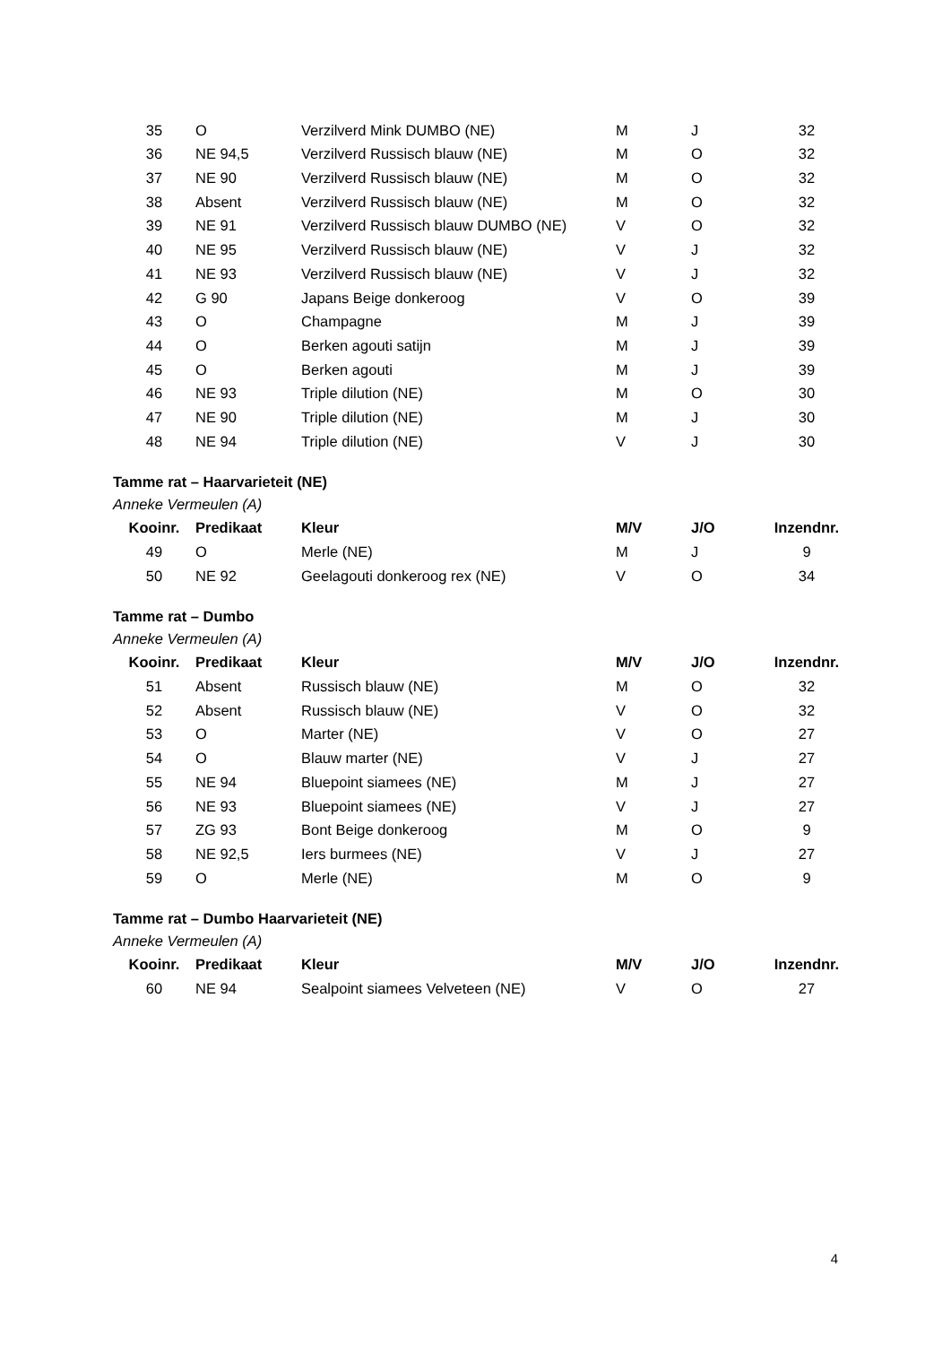| 35 | O | Verzilverd Mink DUMBO (NE) | M | J | 32 |
| 36 | NE 94,5 | Verzilverd Russisch blauw (NE) | M | O | 32 |
| 37 | NE 90 | Verzilverd Russisch blauw (NE) | M | O | 32 |
| 38 | Absent | Verzilverd Russisch blauw (NE) | M | O | 32 |
| 39 | NE 91 | Verzilverd Russisch blauw DUMBO (NE) | V | O | 32 |
| 40 | NE 95 | Verzilverd Russisch blauw (NE) | V | J | 32 |
| 41 | NE 93 | Verzilverd Russisch blauw (NE) | V | J | 32 |
| 42 | G 90 | Japans Beige donkeroog | V | O | 39 |
| 43 | O | Champagne | M | J | 39 |
| 44 | O | Berken agouti satijn | M | J | 39 |
| 45 | O | Berken agouti | M | J | 39 |
| 46 | NE 93 | Triple dilution (NE) | M | O | 30 |
| 47 | NE 90 | Triple dilution (NE) | M | J | 30 |
| 48 | NE 94 | Triple dilution (NE) | V | J | 30 |
Tamme rat – Haarvarieteit (NE)
Anneke Vermeulen (A)
| Kooinr. | Predikaat | Kleur | M/V | J/O | Inzendnr. |
| --- | --- | --- | --- | --- | --- |
| 49 | O | Merle (NE) | M | J | 9 |
| 50 | NE 92 | Geelagouti donkeroog rex (NE) | V | O | 34 |
Tamme rat – Dumbo
Anneke Vermeulen (A)
| Kooinr. | Predikaat | Kleur | M/V | J/O | Inzendnr. |
| --- | --- | --- | --- | --- | --- |
| 51 | Absent | Russisch blauw (NE) | M | O | 32 |
| 52 | Absent | Russisch blauw (NE) | V | O | 32 |
| 53 | O | Marter (NE) | V | O | 27 |
| 54 | O | Blauw marter (NE) | V | J | 27 |
| 55 | NE 94 | Bluepoint siamees (NE) | M | J | 27 |
| 56 | NE 93 | Bluepoint siamees (NE) | V | J | 27 |
| 57 | ZG 93 | Bont Beige donkeroog | M | O | 9 |
| 58 | NE 92,5 | Iers burmees (NE) | V | J | 27 |
| 59 | O | Merle (NE) | M | O | 9 |
Tamme rat – Dumbo Haarvarieteit (NE)
Anneke Vermeulen (A)
| Kooinr. | Predikaat | Kleur | M/V | J/O | Inzendnr. |
| --- | --- | --- | --- | --- | --- |
| 60 | NE 94 | Sealpoint siamees Velveteen (NE) | V | O | 27 |
4